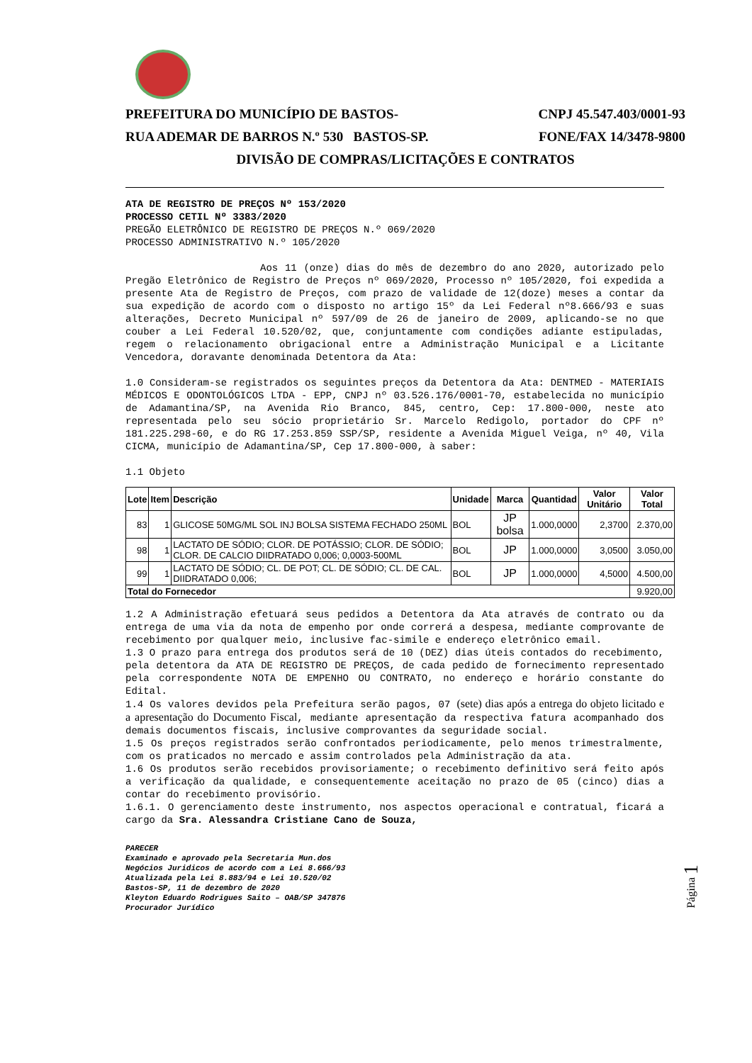PREFEITURA DO MUNICÍPIO DE BASTOS- CNPJ 45.547.403/0001-93
RUA ADEMAR DE BARROS N.º 530 BASTOS-SP. FONE/FAX 14/3478-9800
DIVISÃO DE COMPRAS/LICITAÇÕES E CONTRATOS
ATA DE REGISTRO DE PREÇOS Nº 153/2020
PROCESSO CETIL Nº 3383/2020
PREGÃO ELETRÔNICO DE REGISTRO DE PREÇOS N.º 069/2020
PROCESSO ADMINISTRATIVO N.º 105/2020
Aos 11 (onze) dias do mês de dezembro do ano 2020, autorizado pelo Pregão Eletrônico de Registro de Preços nº 069/2020, Processo nº 105/2020, foi expedida a presente Ata de Registro de Preços, com prazo de validade de 12(doze) meses a contar da sua expedição de acordo com o disposto no artigo 15º da Lei Federal nº8.666/93 e suas alterações, Decreto Municipal nº 597/09 de 26 de janeiro de 2009, aplicando-se no que couber a Lei Federal 10.520/02, que, conjuntamente com condições adiante estipuladas, regem o relacionamento obrigacional entre a Administração Municipal e a Licitante Vencedora, doravante denominada Detentora da Ata:
1.0 Consideram-se registrados os seguintes preços da Detentora da Ata: DENTMED - MATERIAIS MÉDICOS E ODONTOLÓGICOS LTDA - EPP, CNPJ nº 03.526.176/0001-70, estabelecida no município de Adamantina/SP, na Avenida Rio Branco, 845, centro, Cep: 17.800-000, neste ato representada pelo seu sócio proprietário Sr. Marcelo Redigolo, portador do CPF nº 181.225.298-60, e do RG 17.253.859 SSP/SP, residente a Avenida Miguel Veiga, nº 40, Vila CICMA, município de Adamantina/SP, Cep 17.800-000, à saber:
1.1 Objeto
| Lote | Item | Descrição | Unidade | Marca | Quantidad | Valor Unitário | Valor Total |
| --- | --- | --- | --- | --- | --- | --- | --- |
| 83 | 1 | GLICOSE 50MG/ML SOL INJ BOLSA SISTEMA FECHADO 250ML | BOL | JP bolsa | 1.000,0000 | 2,3700 | 2.370,00 |
| 98 | 1 | LACTATO DE SÓDIO; CLOR. DE POTÁSSIO; CLOR. DE SÓDIO; CLOR. DE CALCIO DIIDRATADO 0,006; 0,0003-500ML | BOL | JP | 1.000,0000 | 3,0500 | 3.050,00 |
| 99 | 1 | LACTATO DE SÓDIO; CL. DE POT; CL. DE SÓDIO; CL. DE CAL. DIIDRATADO 0,006; | BOL | JP | 1.000,0000 | 4,5000 | 4.500,00 |
| Total do Fornecedor | | | | | | | 9.920,00 |
1.2 A Administração efetuará seus pedidos a Detentora da Ata através de contrato ou da entrega de uma via da nota de empenho por onde correrá a despesa, mediante comprovante de recebimento por qualquer meio, inclusive fac-simile e endereço eletrônico email.
1.3 O prazo para entrega dos produtos será de 10 (DEZ) dias úteis contados do recebimento, pela detentora da ATA DE REGISTRO DE PREÇOS, de cada pedido de fornecimento representado pela correspondente NOTA DE EMPENHO OU CONTRATO, no endereço e horário constante do Edital.
1.4 Os valores devidos pela Prefeitura serão pagos, 07 (sete) dias após a entrega do objeto licitado e a apresentação do Documento Fiscal, mediante apresentação da respectiva fatura acompanhado dos demais documentos fiscais, inclusive comprovantes da seguridade social.
1.5 Os preços registrados serão confrontados periodicamente, pelo menos trimestralmente, com os praticados no mercado e assim controlados pela Administração da ata.
1.6 Os produtos serão recebidos provisoriamente; o recebimento definitivo será feito após a verificação da qualidade, e consequentemente aceitação no prazo de 05 (cinco) dias a contar do recebimento provisório.
1.6.1. O gerenciamento deste instrumento, nos aspectos operacional e contratual, ficará a cargo da Sra. Alessandra Cristiane Cano de Souza,
PARECER
Examinado e aprovado pela Secretaria Mun.dos
Negócios Juridicos de acordo com a Lei 8.666/93
Atualizada pela Lei 8.883/94 e Lei 10.520/02
Bastos-SP, 11 de dezembro de 2020
Kleyton Eduardo Rodrigues Saito – OAB/SP 347876
Procurador Jurídico
Página 1